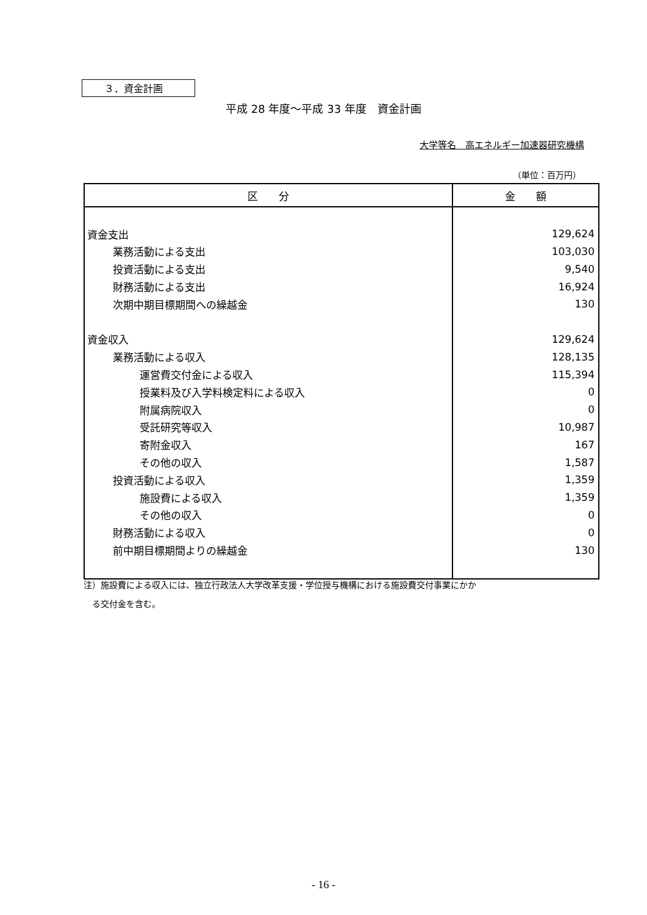３．資金計画
平成 28 年度～平成 33 年度　資金計画
大学等名　高エネルギー加速器研究機構
（単位：百万円）
| 区 分 | 金 額 |
| --- | --- |
| 資金支出 | 129,624 |
| 業務活動による支出 | 103,030 |
| 投資活動による支出 | 9,540 |
| 財務活動による支出 | 16,924 |
| 次期中期目標期間への繰越金 | 130 |
| 資金収入 | 129,624 |
| 業務活動による収入 | 128,135 |
| 運営費交付金による収入 | 115,394 |
| 授業料及び入学料検定料による収入 | 0 |
| 附属病院収入 | 0 |
| 受託研究等収入 | 10,987 |
| 寄附金収入 | 167 |
| その他の収入 | 1,587 |
| 投資活動による収入 | 1,359 |
| 施設費による収入 | 1,359 |
| その他の収入 | 0 |
| 財務活動による収入 | 0 |
| 前中期目標期間よりの繰越金 | 130 |
注）施設費による収入には、独立行政法人大学改革支援・学位授与機構における施設費交付事業にかか
　る交付金を含む。
- 16 -